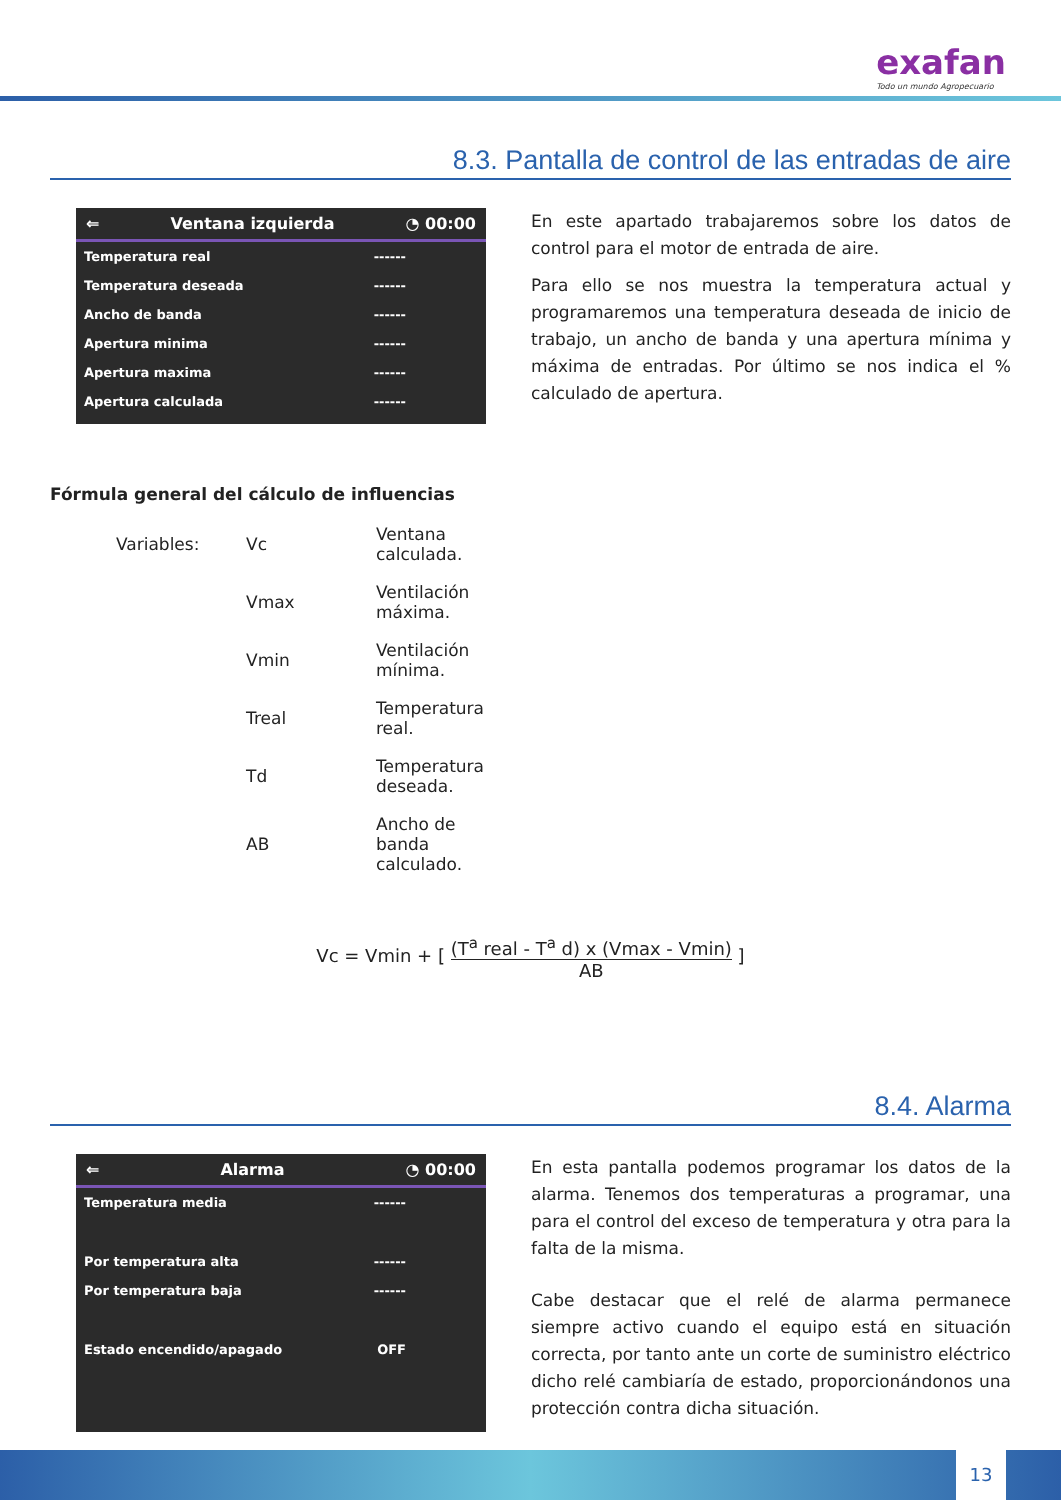exafan
Todo un mundo Agropecuario
8.3. Pantalla de control de las entradas de aire
⇐ Ventana izquierda ◔ 00:00
Temperatura real ------
Temperatura deseada ------
Ancho de banda ------
Apertura minima ------
Apertura maxima ------
Apertura calculada ------
En este apartado trabajaremos sobre los datos de control para el motor de entrada de aire.
Para ello se nos muestra la temperatura actual y programaremos una temperatura deseada de inicio de trabajo, un ancho de banda y una apertura mínima y máxima de entradas. Por último se nos indica el % calculado de apertura.
Fórmula general del cálculo de influencias
| Variables: | Vc | Ventana calculada. |
| | Vmax | Ventilación máxima. |
| | Vmin | Ventilación mínima. |
| | Treal | Temperatura real. |
| | Td | Temperatura deseada. |
| | AB | Ancho de banda calculado. |
Vc = Vmin + [ (T<sup>a</sup> real - T<sup>a</sup> d) x (Vmax - Vmin) AB ]
8.4. Alarma
⇐ Alarma ◔ 00:00
Temperatura media ------
Por temperatura alta ------
Por temperatura baja ------
Estado encendido/apagado OFF
En esta pantalla podemos programar los datos de la alarma. Tenemos dos temperaturas a programar, una para el control del exceso de temperatura y otra para la falta de la misma.
Cabe destacar que el relé de alarma permanece siempre activo cuando el equipo está en situación correcta, por tanto ante un corte de suministro eléctrico dicho relé cambiaría de estado, proporcionándonos una protección contra dicha situación.
13